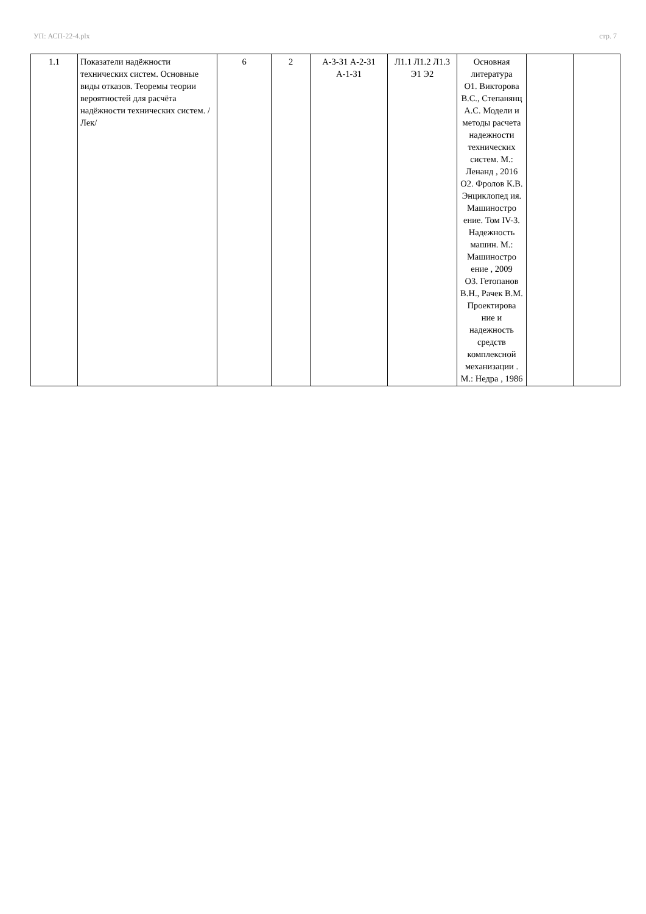УП: АСП-22-4.plx стр. 7
| 1.1 | Показатели надёжности технических систем. Основные виды отказов. Теоремы теории вероятностей для расчёта надёжности технических систем. /Лек/ | 6 | 2 | А-3-З1 А-2-З1 А-1-З1 | Л1.1 Л1.2 Л1.3 Э1 Э2 | Основная литература О1. Викторова В.С., Степанянц А.С. Модели и методы расчета надежности технических систем. М.: Ленанд , 2016 О2. Фролов К.В. Энциклопед ия. Машиностро ение. Том IV-3. Надежность машин. М.: Машиностро ение , 2009 О3. Гетопанов В.Н., Рачек В.М. Проектирова ние и надежность средств комплексной механизации . М.: Недра , 1986 | | |